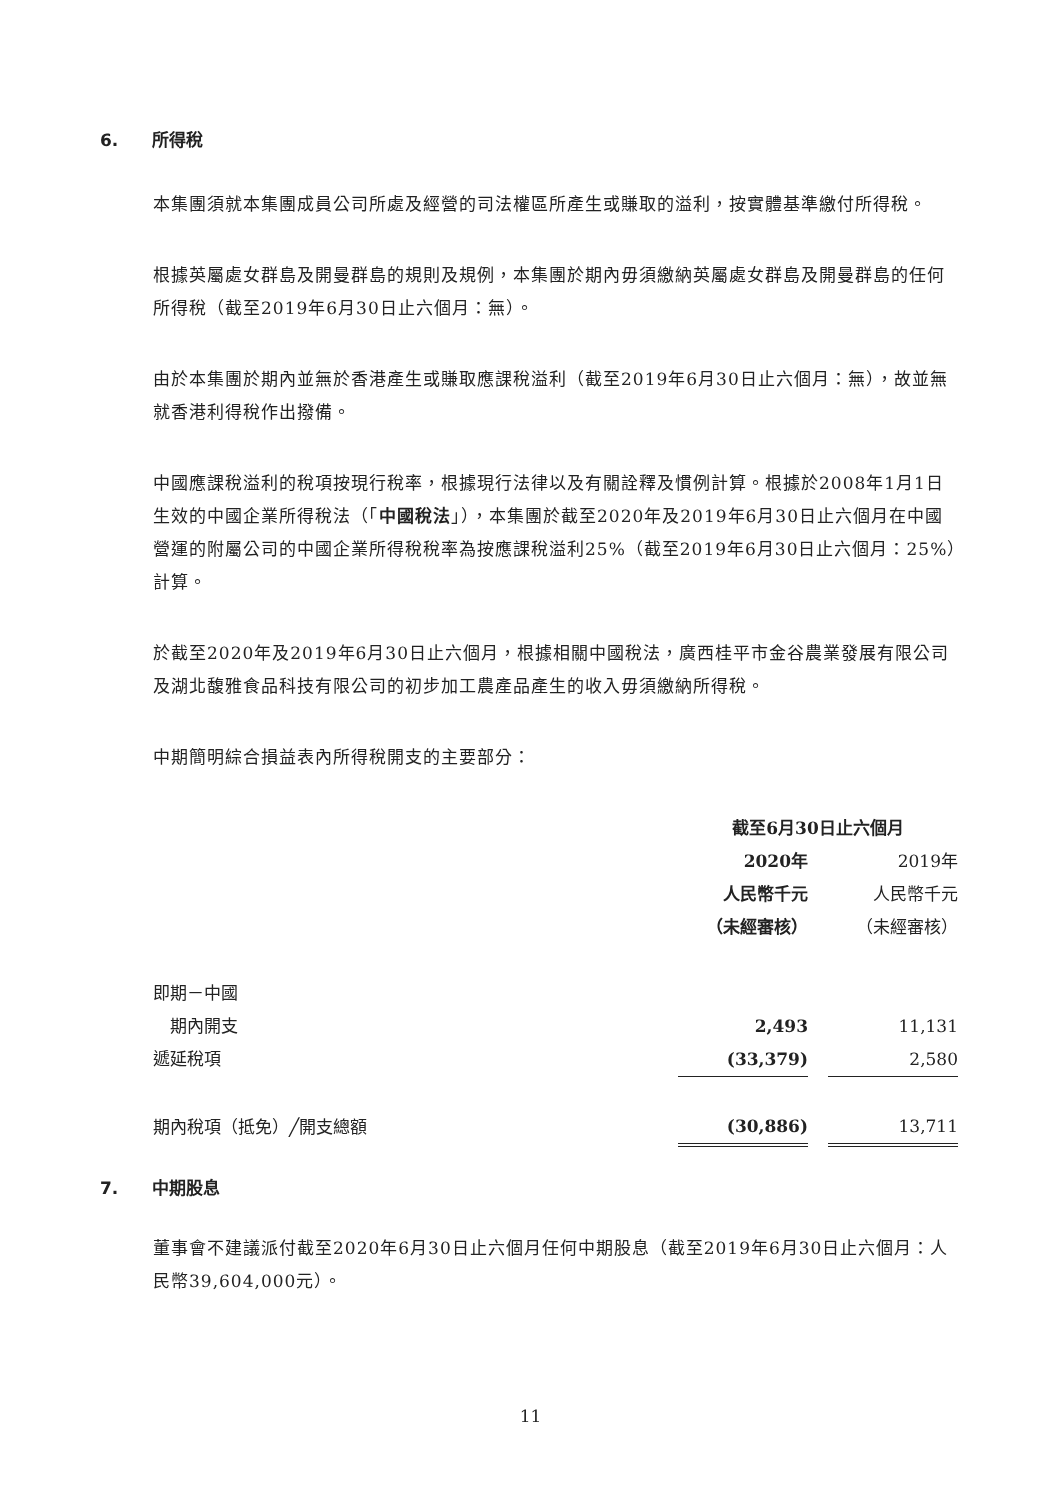6. 所得稅
本集團須就本集團成員公司所處及經營的司法權區所產生或賺取的溢利，按實體基準繳付所得稅。
根據英屬處女群島及開曼群島的規則及規例，本集團於期內毋須繳納英屬處女群島及開曼群島的任何所得稅（截至2019年6月30日止六個月：無）。
由於本集團於期內並無於香港產生或賺取應課稅溢利（截至2019年6月30日止六個月：無），故並無就香港利得稅作出撥備。
中國應課稅溢利的稅項按現行稅率，根據現行法律以及有關詮釋及慣例計算。根據於2008年1月1日生效的中國企業所得稅法（「中國稅法」），本集團於截至2020年及2019年6月30日止六個月在中國營運的附屬公司的中國企業所得稅稅率為按應課稅溢利25%（截至2019年6月30日止六個月：25%）計算。
於截至2020年及2019年6月30日止六個月，根據相關中國稅法，廣西桂平市金谷農業發展有限公司及湖北馥雅食品科技有限公司的初步加工農產品產生的收入毋須繳納所得稅。
中期簡明綜合損益表內所得稅開支的主要部分：
| | 截至6月30日止六個月 | | |
| | 2020年 | | 2019年 |
| | 人民幣千元 | | 人民幣千元 |
| | （未經審核） | | （未經審核） |
| 即期－中國 | | | |
| 期內開支 | 2,493 | | 11,131 |
| 遞延稅項 | (33,379) | | 2,580 |
| 期內稅項（抵免）╱開支總額 | (30,886) | | 13,711 |
7. 中期股息
董事會不建議派付截至2020年6月30日止六個月任何中期股息（截至2019年6月30日止六個月：人民幣39,604,000元）。
11